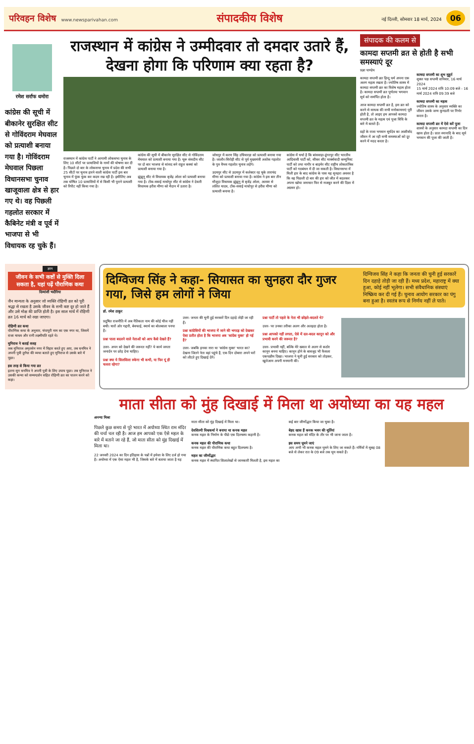परिवहन विशेष www.newsparivahan.com
संपादकीय विशेष
नई दिल्ली, सोमवार 18 मार्च, 2024 06
रमेश सर्राफ धमोरा
कांग्रेस की सूची में बीकानेर सुरक्षित सीट से गोविंदराम मेघवाल को प्रत्याशी बनाया गया है। गोविंदराम मेघवाल पिछला विधानसभा चुनाव खाजूवाला क्षेत्र से हार गए थे। वह पिछली गहलोत सरकार में कैबिनेट मंत्री व पूर्व में भाजपा से भी विधायक रह चुके हैं।
राजस्थान में कांग्रेस ने उम्मीदवार तो दमदार उतारे हैं, देखना होगा कि परिणाम क्या रहता है?
राजस्थान में कांग्रेस पार्टी ने आगामी लोकसभा चुनाव के लिए 10 सीटों पर प्रत्याशियों के नामों की घोषणा कर दी है। पिछले दो बार के लोकसभा चुनाव में प्रदेश की सभी 25 सीटों पर चुनाव हारने वाली कांग्रेस पार्टी इस बार चुनाव में फूंक फूंक कर कदम रख रही है। इसीलिए अब तक घोषित 10 प्रत्याशियों में से किसी भी पुराने प्रत्याशी को रिपीट नहीं किया गया है।
कांग्रेस की सूची में बीकानेर सुरक्षित सीट से गोविंदराम मेघवाल को प्रत्याशी बनाया गया है। चूरू संसदीय सीट पर दो बार भाजपा से सांसद बने राहुल कस्वां को प्रत्याशी बनाया गया है।
झुंझुनू सीट से विधायक बृजेंद्र ओला को प्रत्याशी बनाया गया है। टोंक-सवाई माधोपुर सीट से कांग्रेस ने देवली विधायक हरीश मीणा को मैदान में उतारा है।
जोधपुर में करण सिंह उचियारड़ा को प्रत्याशी बनाया गया है। जालौर-सिरोही सीट से पूर्व मुख्यमंत्री अशोक गहलोत के पुत्र वैभव गहलोत चुनाव लड़ेंगे।
उदयपुर सीट से उदयपुर में कलेक्टर रह चुके ताराचंद मीणा को प्रत्याशी बनाया गया है। कांग्रेस ने इस बार तीन मौजूदा विधायक झुंझुनू से बृजेंद्र ओला, अलवर से ललित यादव, टोंक-सवाई माधोपुर से हरीश मीणा को प्रत्याशी बनाया है।
कांग्रेस में चर्चा है कि बांसवाड़ा-डूंगरपुर सीट भारतीय आदिवासी पार्टी को, सीकर सीट मार्क्सवादी कम्युनिस्ट पार्टी को तथा नागौर व बाड़मेर सीट राष्ट्रीय लोकतांत्रिक पार्टी को गठबंधन में दी जा सकती है। विधानसभा में मिली हार के बाद कांग्रेस के पास यह सुनहरा अवसर है कि वह पिछली दो बार की हार को जीत में बदलकर अपना खोया जनाधार फिर से मजबूत करने की दिशा में अग्रसर हो।
संपादक की कलम से
कामदा सप्तमी व्रत से होती है सभी समस्याएं दूर
प्रज्ञा पाण्डेय
कामदा सप्तमी व्रत हिन्दू धर्म अपना एक अलग महत्व रखता है। ज्योतिष शास्त्र में कामदा सप्तमी व्रत का विशेष महत्व होता है। कामदा सप्तमी व्रत पूर्णतयः भगवान सूर्य को समर्पित होता है।
आज कामदा सप्तमी व्रत है, इस व्रत को करने से साधक की सभी मनोकामनाएं पूरी होती है, तो आइए हम आपको कामदा सप्तमी व्रत के महत्व एवं पूजा विधि के बारे में बताते हैं।
ग्रहों के राजा भगवान सूर्यदेव का आशीर्वाद जीवन में आ रही सभी समस्याओं को दूर करने में मदद करता है।
कामदा सप्तमी का शुभ मुहूर्त
शुक्ल पक्ष सप्तमी शनिवार, 16 मार्च 2024
15 मार्च 2024 रात्रि 10:09 बजे - 16 मार्च 2024 रात्रि 09:39 बजे
कामदा सप्तमी का महत्व
ज्योतिष शास्त्र के अनुसार व्यक्ति का जीवन उसके जन्म कुण्डली पर निर्भर करता है।
कामदा सप्तमी व्रत में ऐसे करें पूजा
शास्त्रों के अनुसार कामदा सप्तमी का दिन खास होता है। प्रातः स्नानादि के बाद सूर्य भगवान की पूजा की जाती है।
ज्ञान
जीवन के सभी कष्टों से मुक्ति दिला सकता है, यहां पढ़ें पौराणिक कथा
दिव्यांशी भदौरिया
जैन मान्यता के अनुसार जो व्यक्ति रोहिणी व्रत को पूरी श्रद्धा से रखता है उसके जीवन के सभी कष्ट दूर हो जाते हैं और उसे मोक्ष की प्राप्ति होती है। इस साल मार्च में रोहिणी व्रत 16 मार्च को रखा जाएगा।
रोहिणी व्रत कथा
पौराणिक कथा के अनुसार, चंपापुरी नाम का एक नगर था, जिसमें राजा माधव और रानी लक्ष्मीपति रहते थे।
मुनिराज ने बताई वजह
जब मुनिराज अमृतसेन नगर में विहार करते हुए आए, तब धनमित्र ने अपनी पुत्री दुर्गंधा की व्यथा बताते हुए मुनिराज से उसके बारे में पूछा।
इस तरह से किया गया व्रत
इतना सुन धनमित्र ने अपनी पुत्री के लिए उपाय पूछा। तब मुनिराज ने उसकी कन्या को सम्यग्दर्शन सहित रोहिणी व्रत का पालन करने को कहा।
दिग्विजय सिंह ने कहा- सियासत का सुनहरा दौर गुजर गया, जिसे हम लोगों ने जिया
दिग्विजय सिंह ने कहा कि जनता की चुनी हुई सरकारें दिन दहाड़े तोड़ी जा रही हैं। मध्य प्रदेश, महाराष्ट्र में क्या हुआ, कोई नहीं भूलेगा। सभी संवैधानिक संस्थाएं निष्क्रिय कर दी गई हैं। चुनाव आयोग सरकार का पंगु बना हुआ है। स्वतंत्र रूप से निर्णय नहीं ले पाते।
डॉ. रमेश ठाकुर
प्रदूषित राजनीति में अब नैतिकता नाम की कोई चीज नहीं बची। चारों ओर गद्दारी, बेवफाई, स्वार्थ का बोलबाला पनपा है।
प्रश्नः पाला बदलने वाले नेताओं को आप कैसे देखते हैं?
उत्तर- अपन को देखने की जरूरत नहीं? ये कार्य जनता जनार्दन पर छोड़ देना चाहिए।
प्रश्नः क्या ये सिलसिला रुकेगा भी कभी, या फिर यूं ही चलता रहेगा?
उत्तर- जनता की चुनी हुई सरकारें दिन दहाड़े तोड़ी जा रही हैं।
प्रश्नः कांग्रेसियों की भाजपा में जाने की भगदड़ को देखकर ऐसा प्रतीत होता है कि भाजपा अब 'कांग्रेस युक्त' हो गई है?
उत्तर- जबकि इनका नारा था 'कांग्रेस मुक्त' भारत का? देखना जितने नेता वहां पहुंचे हैं, एक दिन दोबारा अपने घरों को लौटते हुए दिखाई देंगे।
प्रश्नः पार्टी तो पहले के नेता भी छोड़ते-बदलते थे?
उत्तर- पर उनका तरीका अलग और अलहदा होता है।
प्रश्नः आपको नहीं लगता, ऐसे में दल-बदल कानून को और प्रभावी करने की जरूरत है?
उत्तर- प्रभावी नहीं, बल्कि मेरे ख्याल से अलग से कठोर कानून बनना चाहिए। कानून होने के बावजूद भी फैसला एकपक्षीय दिखा। भाजपा ने चुनी हुई सरकार को तोड़कर, खुलेआम अपनी मनमानी की।
माता सीता को मुंह दिखाई में मिला था अयोध्या का यह महल
अनन्या मिश्रा
पिछले कुछ समय से पूरे भारत में अयोध्या स्थित राम मंदिर की चर्चा चल रही है। आज हम आपको एक ऐसे महल के बारे में बताने जा रहे हैं, जो माता सीता को मुंह दिखाई में मिला था।
22 जनवरी 2024 का दिन इतिहास के पन्नों में हमेशा के लिए दर्ज हो गया है। अयोध्या में एक ऐसा महल भी है, जिसके बारे में बताया जाता है यह माता सीता को मुंह दिखाई में मिला था।
देवशिल्पी विश्वकर्मा ने बनाया था कनक महल
कनक महल के निर्माण के पीछे एक दिलचस्प कहानी है।
कनक महल की पौराणिक कथा
कनक महल की पौराणिक कथा बहुत दिलचस्प है।
महल का जीर्णोद्धार
कनक महल में स्थापित शिलालेखों से जानकारी मिलती है, इस महल का कई बार जीर्णोद्धार किया जा चुका है।
बेहद खास हैं कनक भवन की मूर्तियां
कनक महल को मंदिर के तौर पर भी जाना जाता है।
इस समय घूमने जाएं
आप अभी भी कनक महल घूमने के लिए जा सकते हैं। गर्मियों में सुबह 08 बजे से लेकर रात के 09 बजे तक घूम सकते हैं।